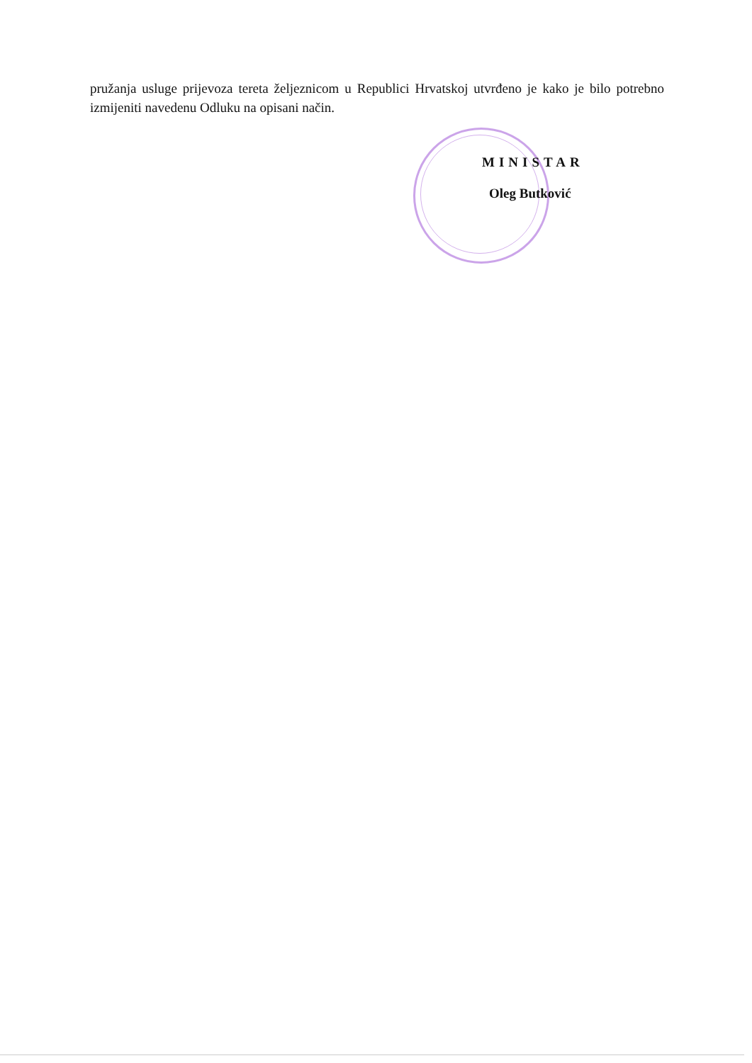pružanja usluge prijevoza tereta željeznicom u Republici Hrvatskoj utvrđeno je kako je bilo potrebno izmijeniti navedenu Odluku na opisani način.
MINISTAR
Oleg Butković